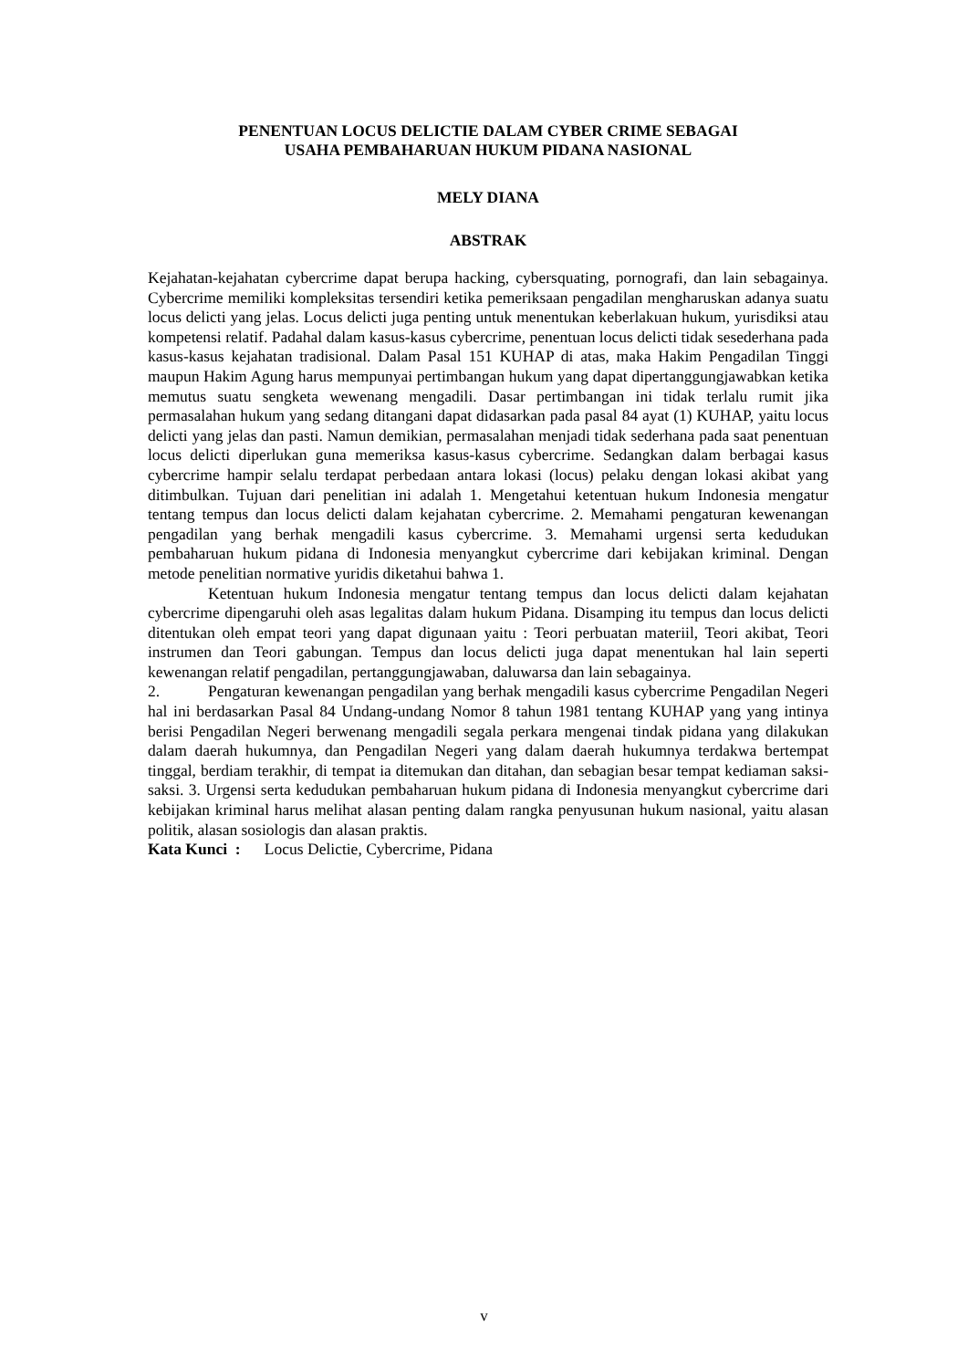PENENTUAN LOCUS DELICTIE DALAM CYBER CRIME SEBAGAI
USAHA PEMBAHARUAN HUKUM PIDANA NASIONAL
MELY DIANA
ABSTRAK
Kejahatan-kejahatan cybercrime dapat berupa hacking, cybersquating, pornografi, dan lain sebagainya. Cybercrime memiliki kompleksitas tersendiri ketika pemeriksaan pengadilan mengharuskan adanya suatu locus delicti yang jelas. Locus delicti juga penting untuk menentukan keberlakuan hukum, yurisdiksi atau kompetensi relatif. Padahal dalam kasus-kasus cybercrime, penentuan locus delicti tidak sesederhana pada kasus-kasus kejahatan tradisional. Dalam Pasal 151 KUHAP di atas, maka Hakim Pengadilan Tinggi maupun Hakim Agung harus mempunyai pertimbangan hukum yang dapat dipertanggungjawabkan ketika memutus suatu sengketa wewenang mengadili. Dasar pertimbangan ini tidak terlalu rumit jika permasalahan hukum yang sedang ditangani dapat didasarkan pada pasal 84 ayat (1) KUHAP, yaitu locus delicti yang jelas dan pasti. Namun demikian, permasalahan menjadi tidak sederhana pada saat penentuan locus delicti diperlukan guna memeriksa kasus-kasus cybercrime. Sedangkan dalam berbagai kasus cybercrime hampir selalu terdapat perbedaan antara lokasi (locus) pelaku dengan lokasi akibat yang ditimbulkan. Tujuan dari penelitian ini adalah 1. Mengetahui ketentuan hukum Indonesia mengatur tentang tempus dan locus delicti dalam kejahatan cybercrime. 2. Memahami pengaturan kewenangan pengadilan yang berhak mengadili kasus cybercrime. 3. Memahami urgensi serta kedudukan pembaharuan hukum pidana di Indonesia menyangkut cybercrime dari kebijakan kriminal. Dengan metode penelitian normative yuridis diketahui bahwa 1.
Ketentuan hukum Indonesia mengatur tentang tempus dan locus delicti dalam kejahatan cybercrime dipengaruhi oleh asas legalitas dalam hukum Pidana. Disamping itu tempus dan locus delicti ditentukan oleh empat teori yang dapat digunaan yaitu : Teori perbuatan materiil, Teori akibat, Teori instrumen dan Teori gabungan. Tempus dan locus delicti juga dapat menentukan hal lain seperti kewenangan relatif pengadilan, pertanggungjawaban, daluwarsa dan lain sebagainya.
2. Pengaturan kewenangan pengadilan yang berhak mengadili kasus cybercrime Pengadilan Negeri hal ini berdasarkan Pasal 84 Undang-undang Nomor 8 tahun 1981 tentang KUHAP yang yang intinya berisi Pengadilan Negeri berwenang mengadili segala perkara mengenai tindak pidana yang dilakukan dalam daerah hukumnya, dan Pengadilan Negeri yang dalam daerah hukumnya terdakwa bertempat tinggal, berdiam terakhir, di tempat ia ditemukan dan ditahan, dan sebagian besar tempat kediaman saksi-saksi. 3. Urgensi serta kedudukan pembaharuan hukum pidana di Indonesia menyangkut cybercrime dari kebijakan kriminal harus melihat alasan penting dalam rangka penyusunan hukum nasional, yaitu alasan politik, alasan sosiologis dan alasan praktis.
Kata Kunci : Locus Delictie, Cybercrime, Pidana
v